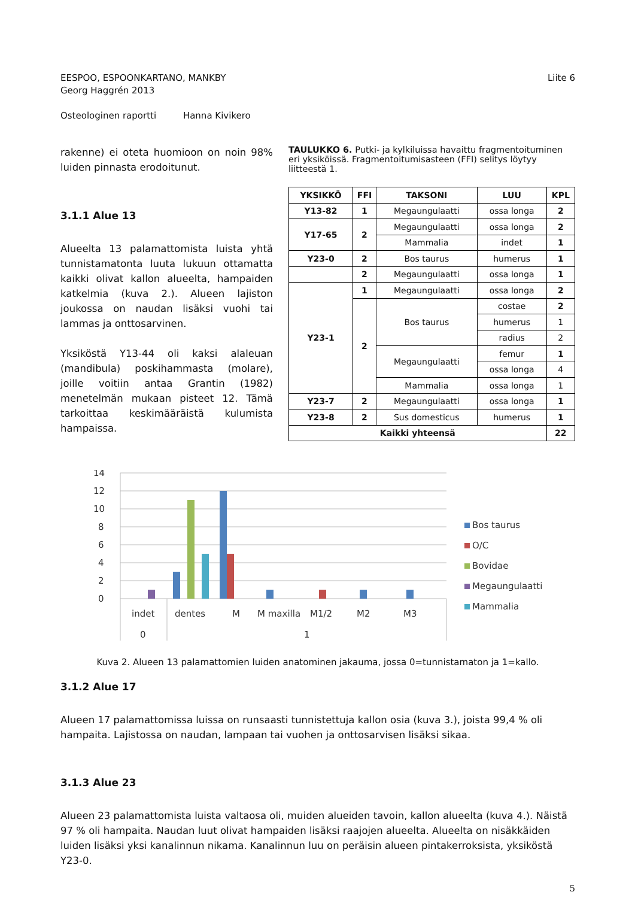EESPOO, ESPOONKARTANO, MANKBY
Georg Haggrén 2013
Liite 6
Osteologinen raportti Hanna Kivikero
rakenne) ei oteta huomioon on noin 98% luiden pinnasta erodoitunut.
3.1.1 Alue 13
Alueelta 13 palamattomista luista yhtä tunnistamatonta luuta lukuun ottamatta kaikki olivat kallon alueelta, hampaiden katkelmia (kuva 2.). Alueen lajiston joukossa on naudan lisäksi vuohi tai lammas ja onttosarvinen.
Yksiköstä Y13-44 oli kaksi alaleuan (mandibula) poskihammasta (molare), joille voitiin antaa Grantin (1982) menetelmän mukaan pisteet 12. Tämä tarkoittaa keskimääräistä kulumista hampaissa.
TAULUKKO 6. Putki- ja kylkiluissa havaittu fragmentoituminen eri yksiköissä. Fragmentoitumisasteen (FFI) selitys löytyy liitteestä 1.
| YKSIKKÖ | FFI | TAKSONI | LUU | KPL |
| --- | --- | --- | --- | --- |
| Y13-82 | 1 | Megaungulaatti | ossa longa | 2 |
| Y17-65 | 2 | Megaungulaatti | ossa longa | 2 |
| | | Mammalia | indet | 1 |
| Y23-0 | 2 | Bos taurus | humerus | 1 |
| | 2 | Megaungulaatti | ossa longa | 1 |
| Y23-1 | 1 | Megaungulaatti | ossa longa | 2 |
| | 2 | Bos taurus | costae | 2 |
| | | | humerus | 1 |
| | | | radius | 2 |
| | | Megaungulaatti | femur | 1 |
| | | | ossa longa | 4 |
| | | Mammalia | ossa longa | 1 |
| Y23-7 | 2 | Megaungulaatti | ossa longa | 1 |
| Y23-8 | 2 | Sus domesticus | humerus | 1 |
| Kaikki yhteensä | | | | 22 |
14
12
10
8
6
4
2
0
indet
dentes
M
M maxilla
M1/2
M2
M3
0
1
Bos taurus
O/C
Bovidae
Megaungulaatti
Mammalia
Kuva 2. Alueen 13 palamattomien luiden anatominen jakauma, jossa 0=tunnistamaton ja 1=kallo.
3.1.2 Alue 17
Alueen 17 palamattomissa luissa on runsaasti tunnistettuja kallon osia (kuva 3.), joista 99,4 % oli hampaita. Lajistossa on naudan, lampaan tai vuohen ja onttosarvisen lisäksi sikaa.
3.1.3 Alue 23
Alueen 23 palamattomista luista valtaosa oli, muiden alueiden tavoin, kallon alueelta (kuva 4.). Näistä 97 % oli hampaita. Naudan luut olivat hampaiden lisäksi raajojen alueelta. Alueelta on nisäkkäiden luiden lisäksi yksi kanalinnun nikama. Kanalinnun luu on peräisin alueen pintakerroksista, yksiköstä Y23-0.
5